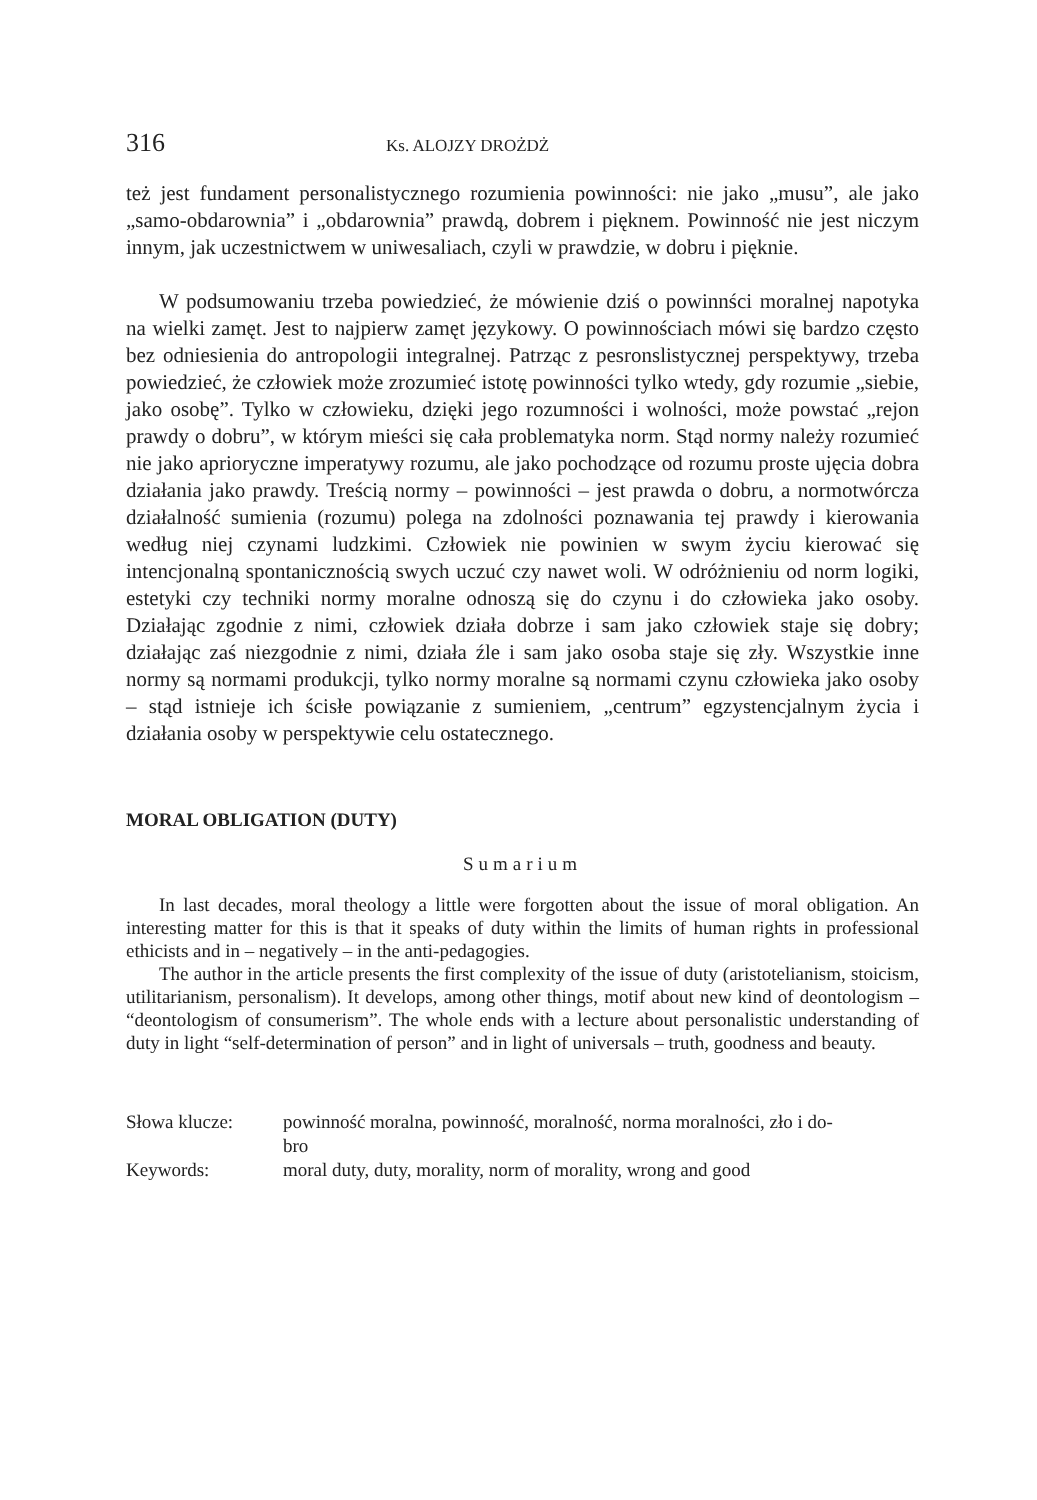316 Ks. ALOJZY DROŻDŻ
też jest fundament personalistycznego rozumienia powinności: nie jako „musu”, ale jako „samo-obdarownia” i „obdarownia” prawdą, dobrem i pięknem. Powinność nie jest niczym innym, jak uczestnictwem w uniwesaliach, czyli w prawdzie, w dobru i pięknie.
W podsumowaniu trzeba powiedzieć, że mówienie dziś o powinnści moralnej napotyka na wielki zamęt. Jest to najpierw zamęt językowy. O powinnościach mówi się bardzo często bez odniesienia do antropologii integralnej. Patrząc z pesronslistycznej perspektywy, trzeba powiedzieć, że człowiek może zrozumieć istotę powinności tylko wtedy, gdy rozumie „siebie, jako osobę”. Tylko w człowieku, dzięki jego rozumności i wolności, może powstać „rejon prawdy o dobru”, w którym mieści się cała problematyka norm. Stąd normy należy rozumieć nie jako aprioryczne imperatywy rozumu, ale jako pochodzące od rozumu proste ujęcia dobra działania jako prawdy. Treścią normy – powinności – jest prawda o dobru, a normotwórcza działalność sumienia (rozumu) polega na zdolności poznawania tej prawdy i kierowania według niej czynami ludzkimi. Człowiek nie powinien w swym życiu kierować się intencjonalną spontanicznością swych uczuć czy nawet woli. W odróżnieniu od norm logiki, estetyki czy techniki normy moralne odnoszą się do czynu i do człowieka jako osoby. Działając zgodnie z nimi, człowiek działa dobrze i sam jako człowiek staje się dobry; działając zaś niezgodnie z nimi, działa źle i sam jako osoba staje się zły. Wszystkie inne normy są normami produkcji, tylko normy moralne są normami czynu człowieka jako osoby – stąd istnieje ich ścisłe powiązanie z sumieniem, „centrum” egzystencjalnym życia i działania osoby w perspektywie celu ostatecznego.
MORAL OBLIGATION (DUTY)
Sumarium
In last decades, moral theology a little were forgotten about the issue of moral obligation. An interesting matter for this is that it speaks of duty within the limits of human rights in professional ethicists and in – negatively – in the anti-pedagogies.
The author in the article presents the first complexity of the issue of duty (aristotelianism, stoicism, utilitarianism, personalism). It develops, among other things, motif about new kind of deontologism – “deontologism of consumerism”. The whole ends with a lecture about personalistic understanding of duty in light “self-determination of person” and in light of universals – truth, goodness and beauty.
| Słowa klucze: | powinność moralna, powinność, moralność, norma moralności, zło i do- bro |
| Keywords: | moral duty, duty, morality, norm of morality, wrong and good |